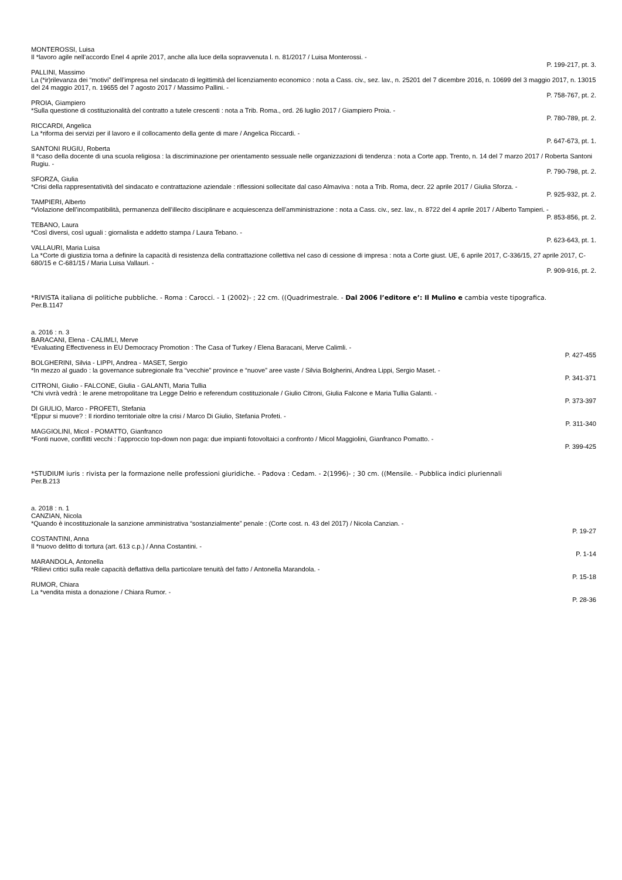MONTEROSSI, Luisa
Il *lavoro agile nell’accordo Enel 4 aprile 2017, anche alla luce della sopravvenuta l. n. 81/2017 / Luisa Monterossi. -
P. 199-217, pt. 3.
PALLINI, Massimo
La (*ir)rilevanza dei “motivi” dell’impresa nel sindacato di legittimità del licenziamento economico : nota a Cass. civ., sez. lav., n. 25201 del 7 dicembre 2016, n. 10699 del 3 maggio 2017, n. 13015 del 24 maggio 2017, n. 19655 del 7 agosto 2017 / Massimo Pallini. -
P. 758-767, pt. 2.
PROIA, Giampiero
*Sulla questione di costituzionalità del contratto a tutele crescenti : nota a Trib. Roma., ord. 26 luglio 2017 / Giampiero Proia. -
P. 780-789, pt. 2.
RICCARDI, Angelica
La *riforma dei servizi per il lavoro e il collocamento della gente di mare / Angelica Riccardi. -
P. 647-673, pt. 1.
SANTONI RUGIU, Roberta
Il *caso della docente di una scuola religiosa : la discriminazione per orientamento sessuale nelle organizzazioni di tendenza : nota a Corte app. Trento, n. 14 del 7 marzo 2017 / Roberta Santoni Rugiu. -
P. 790-798, pt. 2.
SFORZA, Giulia
*Crisi della rappresentatività del sindacato e contrattazione aziendale : riflessioni sollecitate dal caso Almaviva : nota a Trib. Roma, decr. 22 aprile 2017 / Giulia Sforza. -
P. 925-932, pt. 2.
TAMPIERI, Alberto
*Violazione dell’incompatibilità, permanenza dell’illecito disciplinare e acquiescenza dell’amministrazione : nota a Cass. civ., sez. lav., n. 8722 del 4 aprile 2017 / Alberto Tampieri. -
P. 853-856, pt. 2.
TEBANO, Laura
*Così diversi, così uguali : giornalista e addetto stampa / Laura Tebano. -
P. 623-643, pt. 1.
VALLAURI, Maria Luisa
La *Corte di giustizia torna a definire la capacità di resistenza della contrattazione collettiva nel caso di cessione di impresa : nota a Corte giust. UE, 6 aprile 2017, C-336/15, 27 aprile 2017, C-680/15 e C-681/15 / Maria Luisa Vallauri. -
P. 909-916, pt. 2.
*RIVISTA italiana di politiche pubbliche. - Roma : Carocci. - 1 (2002)- ; 22 cm. ((Quadrimestrale. - Dal 2006 l’editore e’: Il Mulino e cambia veste tipografica.
Per.B.1147
a. 2016 : n. 3
BARACANI, Elena - CALIMLI, Merve
*Evaluating Effectiveness in EU Democracy Promotion : The Casa of Turkey / Elena Baracani, Merve Calimli. -
P. 427-455
BOLGHERINI, Silvia - LIPPI, Andrea - MASET, Sergio
*In mezzo al guado : la governance subregionale fra “vecchie” province e “nuove” aree vaste / Silvia Bolgherini, Andrea Lippi, Sergio Maset. -
P. 341-371
CITRONI, Giulio - FALCONE, Giulia - GALANTI, Maria Tullia
*Chi vivrà vedrà : le arene metropolitane tra Legge Delrio e referendum costituzionale / Giulio Citroni, Giulia Falcone e Maria Tullia Galanti. -
P. 373-397
DI GIULIO, Marco - PROFETI, Stefania
*Eppur si muove? : Il riordino territoriale oltre la crisi / Marco Di Giulio, Stefania Profeti. -
P. 311-340
MAGGIOLINI, Micol - POMATTO, Gianfranco
*Fonti nuove, conflitti vecchi : l’approccio top-down non paga: due impianti fotovoltaici a confronto / Micol Maggiolini, Gianfranco Pomatto. -
P. 399-425
*STUDIUM iuris : rivista per la formazione nelle professioni giuridiche. - Padova : Cedam. - 2(1996)- ; 30 cm. ((Mensile. - Pubblica indici pluriennali
Per.B.213
a. 2018 : n. 1
CANZIAN, Nicola
*Quando è incostituzionale la sanzione amministrativa “sostanzialmente” penale : (Corte cost. n. 43 del 2017) / Nicola Canzian. -
P. 19-27
COSTANTINI, Anna
Il *nuovo delitto di tortura (art. 613 c.p.) / Anna Costantini. -
P. 1-14
MARANDOLA, Antonella
*Rilievi critici sulla reale capacità deflattiva della particolare tenuità del fatto / Antonella Marandola. -
P. 15-18
RUMOR, Chiara
La *vendita mista a donazione / Chiara Rumor. -
P. 28-36